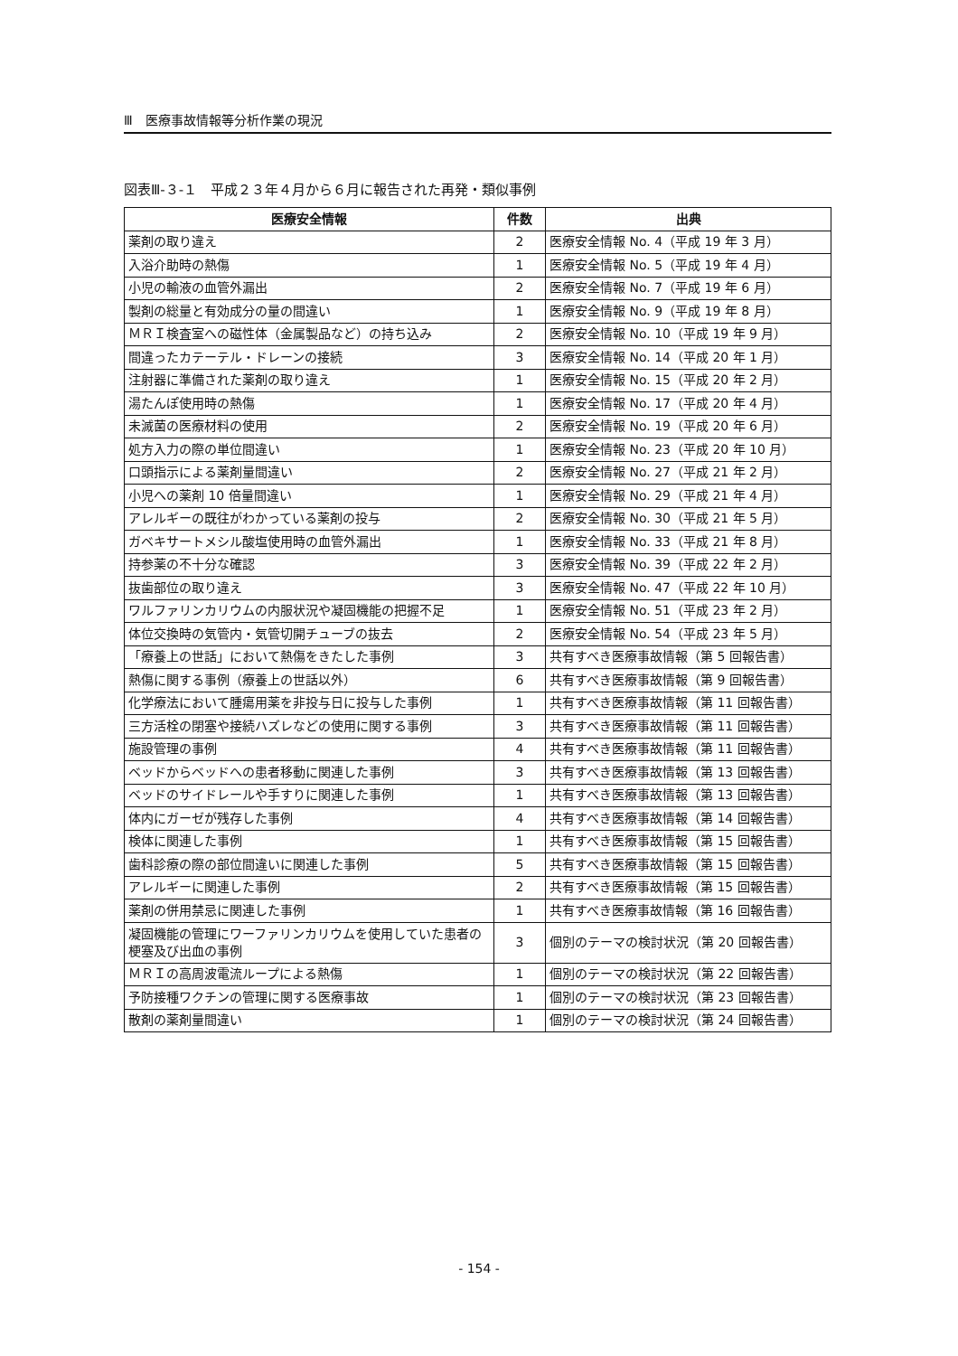Ⅲ　医療事故情報等分析作業の現況
図表Ⅲ-３-１　平成２３年４月から６月に報告された再発・類似事例
| 医療安全情報 | 件数 | 出典 |
| --- | --- | --- |
| 薬剤の取り違え | 2 | 医療安全情報 No. 4（平成 19 年 3 月） |
| 入浴介助時の熱傷 | 1 | 医療安全情報 No. 5（平成 19 年 4 月） |
| 小児の輸液の血管外漏出 | 2 | 医療安全情報 No. 7（平成 19 年 6 月） |
| 製剤の総量と有効成分の量の間違い | 1 | 医療安全情報 No. 9（平成 19 年 8 月） |
| ＭＲＩ検査室への磁性体（金属製品など）の持ち込み | 2 | 医療安全情報 No. 10（平成 19 年 9 月） |
| 間違ったカテーテル・ドレーンの接続 | 3 | 医療安全情報 No. 14（平成 20 年 1 月） |
| 注射器に準備された薬剤の取り違え | 1 | 医療安全情報 No. 15（平成 20 年 2 月） |
| 湯たんぽ使用時の熱傷 | 1 | 医療安全情報 No. 17（平成 20 年 4 月） |
| 未滅菌の医療材料の使用 | 2 | 医療安全情報 No. 19（平成 20 年 6 月） |
| 処方入力の際の単位間違い | 1 | 医療安全情報 No. 23（平成 20 年 10 月） |
| 口頭指示による薬剤量間違い | 2 | 医療安全情報 No. 27（平成 21 年 2 月） |
| 小児への薬剤 10 倍量間違い | 1 | 医療安全情報 No. 29（平成 21 年 4 月） |
| アレルギーの既往がわかっている薬剤の投与 | 2 | 医療安全情報 No. 30（平成 21 年 5 月） |
| ガベキサートメシル酸塩使用時の血管外漏出 | 1 | 医療安全情報 No. 33（平成 21 年 8 月） |
| 持参薬の不十分な確認 | 3 | 医療安全情報 No. 39（平成 22 年 2 月） |
| 抜歯部位の取り違え | 3 | 医療安全情報 No. 47（平成 22 年 10 月） |
| ワルファリンカリウムの内服状況や凝固機能の把握不足 | 1 | 医療安全情報 No. 51（平成 23 年 2 月） |
| 体位交換時の気管内・気管切開チューブの抜去 | 2 | 医療安全情報 No. 54（平成 23 年 5 月） |
| 「療養上の世話」において熱傷をきたした事例 | 3 | 共有すべき医療事故情報（第 5 回報告書） |
| 熱傷に関する事例（療養上の世話以外） | 6 | 共有すべき医療事故情報（第 9 回報告書） |
| 化学療法において腫瘍用薬を非投与日に投与した事例 | 1 | 共有すべき医療事故情報（第 11 回報告書） |
| 三方活栓の閉塞や接続ハズレなどの使用に関する事例 | 3 | 共有すべき医療事故情報（第 11 回報告書） |
| 施設管理の事例 | 4 | 共有すべき医療事故情報（第 11 回報告書） |
| ベッドからベッドへの患者移動に関連した事例 | 3 | 共有すべき医療事故情報（第 13 回報告書） |
| ベッドのサイドレールや手すりに関連した事例 | 1 | 共有すべき医療事故情報（第 13 回報告書） |
| 体内にガーゼが残存した事例 | 4 | 共有すべき医療事故情報（第 14 回報告書） |
| 検体に関連した事例 | 1 | 共有すべき医療事故情報（第 15 回報告書） |
| 歯科診療の際の部位間違いに関連した事例 | 5 | 共有すべき医療事故情報（第 15 回報告書） |
| アレルギーに関連した事例 | 2 | 共有すべき医療事故情報（第 15 回報告書） |
| 薬剤の併用禁忌に関連した事例 | 1 | 共有すべき医療事故情報（第 16 回報告書） |
| 凝固機能の管理にワーファリンカリウムを使用していた患者の梗塞及び出血の事例 | 3 | 個別のテーマの検討状況（第 20 回報告書） |
| ＭＲＩの高周波電流ループによる熱傷 | 1 | 個別のテーマの検討状況（第 22 回報告書） |
| 予防接種ワクチンの管理に関する医療事故 | 1 | 個別のテーマの検討状況（第 23 回報告書） |
| 散剤の薬剤量間違い | 1 | 個別のテーマの検討状況（第 24 回報告書） |
- 154 -